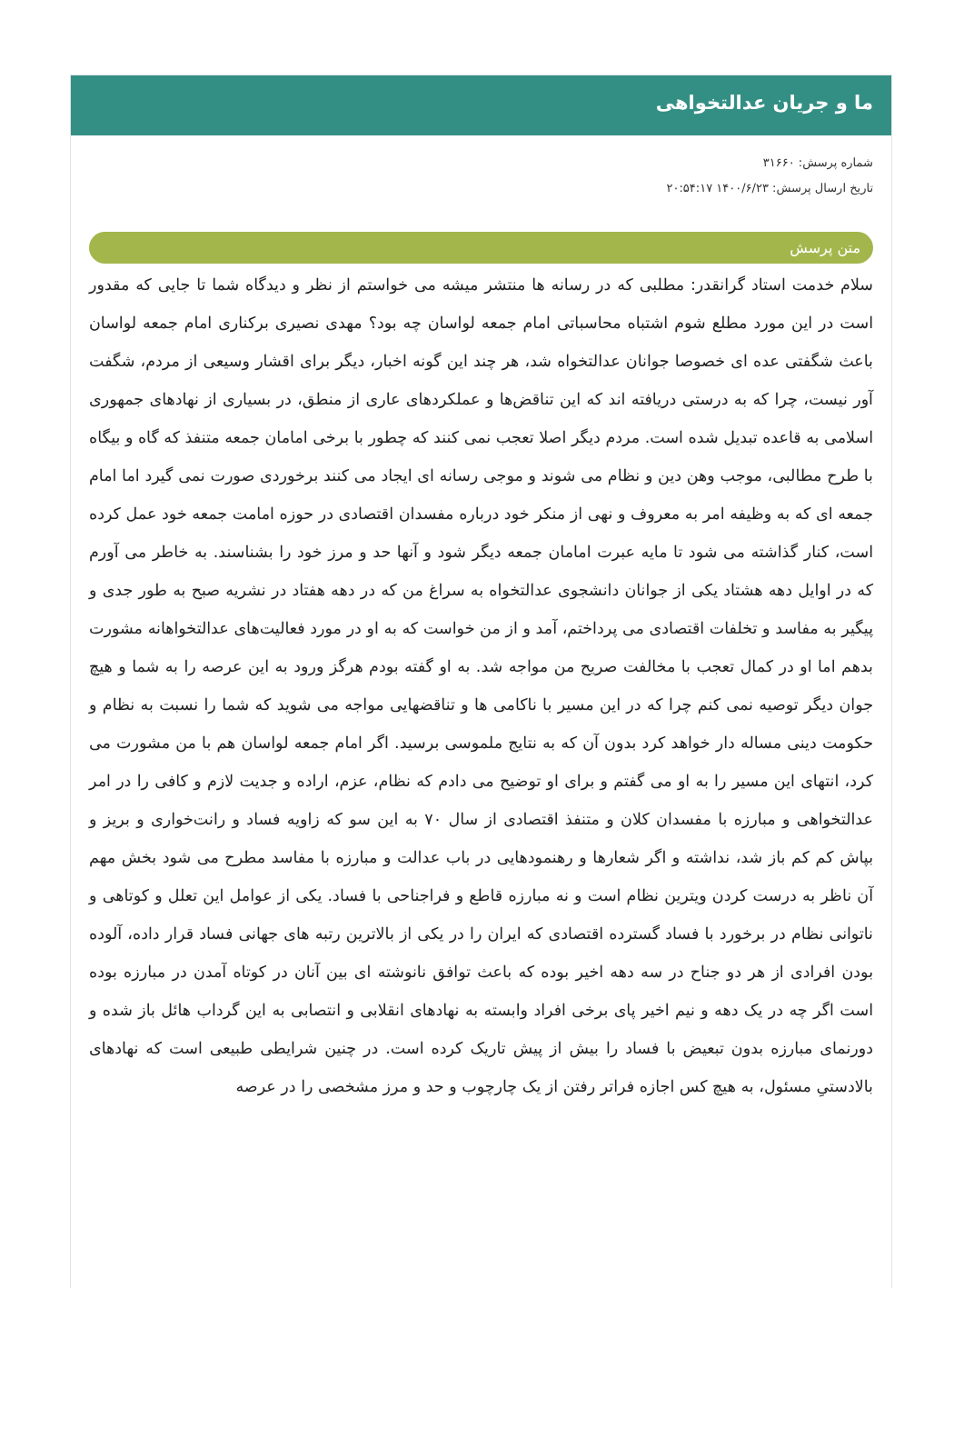ما و جریان عدالتخواهی
شماره پرسش: ۳۱۶۶۰
تاریخ ارسال پرسش: ۱۴۰۰/۶/۲۳ ۲۰:۵۴:۱۷
متن پرسش
سلام خدمت استاد گرانقدر: مطلبی که در رسانه ها منتشر میشه می خواستم از نظر و دیدگاه شما تا جایی که مقدور است در این مورد مطلع شوم اشتباه محاسباتی امام جمعه لواسان چه بود؟ مهدی نصیری برکناری امام جمعه لواسان باعث شگفتی عده ای خصوصا جوانان عدالتخواه شد، هر چند این گونه اخبار، دیگر برای اقشار وسیعی از مردم، شگفت آور نیست، چرا که به درستی دریافته اند که این تناقض‌ها و عملکردهای عاری از منطق، در بسیاری از نهادهای جمهوری اسلامی به قاعده تبدیل شده است. مردم دیگر اصلا تعجب نمی کنند که چطور با برخی امامان جمعه متنفذ که گاه و بیگاه با طرح مطالبی، موجب وهن دین و نظام می شوند و موجی رسانه ای ایجاد می کنند برخوردی صورت نمی گیرد اما امام جمعه ای که به وظیفه امر به معروف و نهی از منکر خود درباره مفسدان اقتصادی در حوزه امامت جمعه خود عمل کرده است، کنار گذاشته می شود تا مایه عبرت امامان جمعه دیگر شود و آنها حد و مرز خود را بشناسند. به خاطر می آورم که در اوایل دهه هشتاد یکی از جوانان دانشجوی عدالتخواه به سراغ من که در دهه هفتاد در نشریه صبح به طور جدی و پیگیر به مفاسد و تخلفات اقتصادی می پرداختم، آمد و از من خواست که به او در مورد فعالیت‌های عدالتخواهانه مشورت بدهم اما او در کمال تعجب با مخالفت صریح من مواجه شد. به او گفته بودم هرگز ورود به این عرصه را به شما و هیچ جوان دیگر توصیه نمی کنم چرا که در این مسیر با ناکامی ها و تناقضهایی مواجه می شوید که شما را نسبت به نظام و حکومت دینی مساله دار خواهد کرد بدون آن که به نتایج ملموسی برسید. اگر امام جمعه لواسان هم با من مشورت می کرد، انتهای این مسیر را به او می گفتم و برای او توضیح می دادم که نظام، عزم، اراده و جدیت لازم و کافی را در امر عدالتخواهی و مبارزه با مفسدان کلان و متنفذ اقتصادی از سال ۷۰ به این سو که زاویه فساد و رانت‌خواری و بریز و بپاش کم کم باز شد، نداشته و اگر شعارها و رهنمودهایی در باب عدالت و مبارزه با مفاسد مطرح می شود بخش مهم آن ناظر به درست کردن ویترین نظام است و نه مبارزه قاطع و فراجناحی با فساد. یکی از عوامل این تعلل و کوتاهی و ناتوانی نظام در برخورد با فساد گسترده اقتصادی که ایران را در یکی از بالاترین رتبه های جهانی فساد قرار داده، آلوده بودن افرادی از هر دو جناح در سه دهه اخیر بوده که باعث توافق نانوشته ای بین آنان در کوتاه آمدن در مبارزه بوده است اگر چه در یک دهه و نیم اخیر پای برخی افراد وابسته به نهادهای انقلابی و انتصابی به این گرداب هائل باز شده و دورنمای مبارزه بدون تبعیض با فساد را بیش از پیش تاریک کرده است. در چنین شرایطی طبیعی است که نهادهای بالادستیِ مسئول، به هیچ کس اجازه فراتر رفتن از یک چارچوب و حد و مرز مشخصی را در عرصه